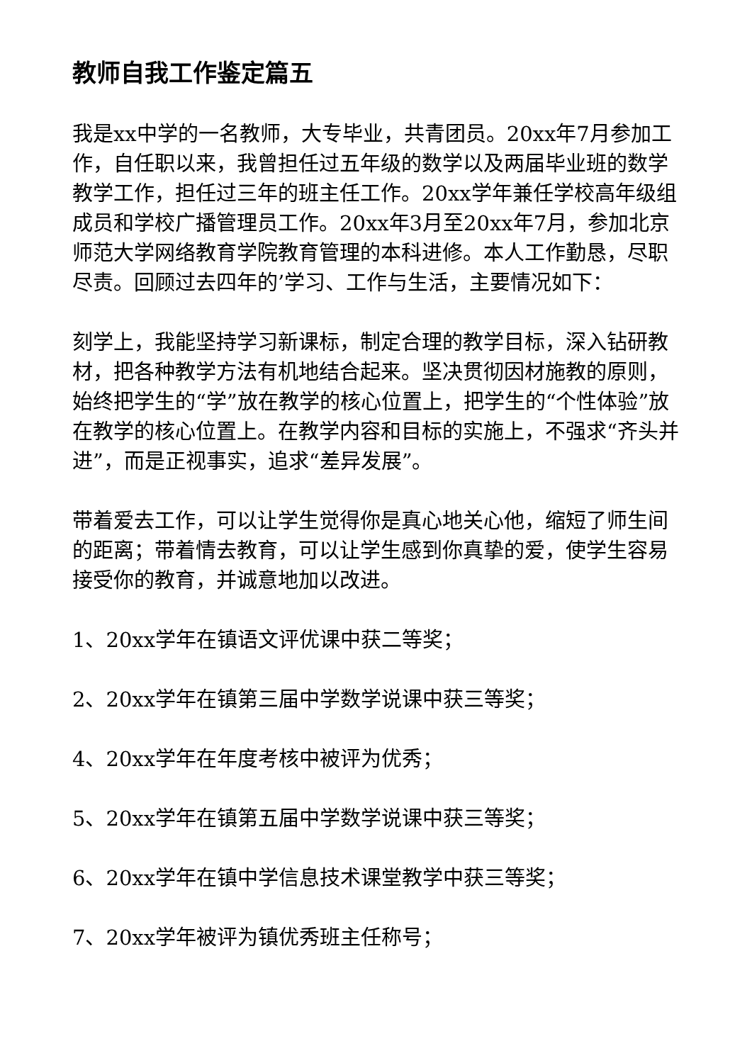教师自我工作鉴定篇五
我是xx中学的一名教师，大专毕业，共青团员。20xx年7月参加工作，自任职以来，我曾担任过五年级的数学以及两届毕业班的数学教学工作，担任过三年的班主任工作。20xx学年兼任学校高年级组成员和学校广播管理员工作。20xx年3月至20xx年7月，参加北京师范大学网络教育学院教育管理的本科进修。本人工作勤恳，尽职尽责。回顾过去四年的’学习、工作与生活，主要情况如下：
刻学上，我能坚持学习新课标，制定合理的教学目标，深入钻研教材，把各种教学方法有机地结合起来。坚决贯彻因材施教的原则，始终把学生的“学”放在教学的核心位置上，把学生的“个性体验”放在教学的核心位置上。在教学内容和目标的实施上，不强求“齐头并进”，而是正视事实，追求“差异发展”。
带着爱去工作，可以让学生觉得你是真心地关心他，缩短了师生间的距离；带着情去教育，可以让学生感到你真挚的爱，使学生容易接受你的教育，并诚意地加以改进。
1、20xx学年在镇语文评优课中获二等奖；
2、20xx学年在镇第三届中学数学说课中获三等奖；
4、20xx学年在年度考核中被评为优秀；
5、20xx学年在镇第五届中学数学说课中获三等奖；
6、20xx学年在镇中学信息技术课堂教学中获三等奖；
7、20xx学年被评为镇优秀班主任称号；